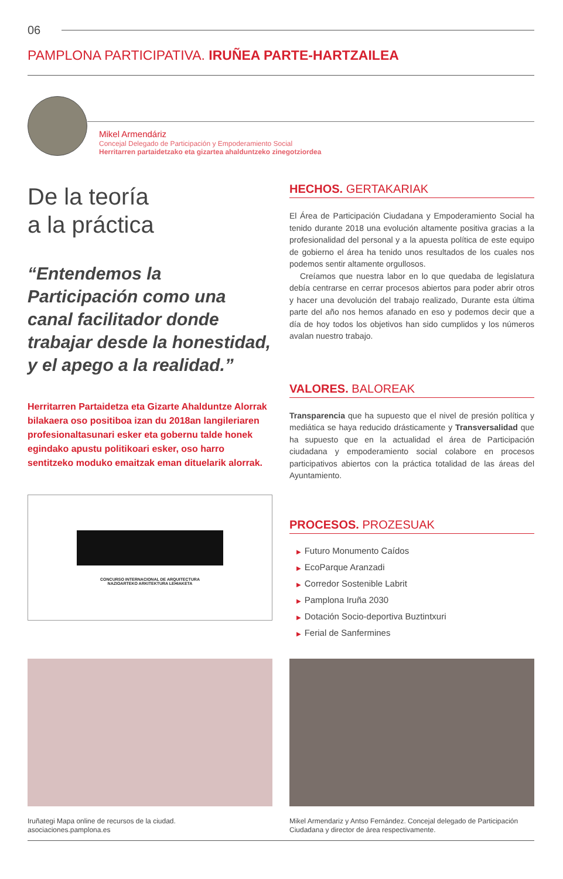06
PAMPLONA PARTICIPATIVA. IRUÑEA PARTE-HARTZAILEA
Mikel Armendáriz
Concejal Delegado de Participación y Empoderamiento Social
Herritarren partaidetzako eta gizartea ahalduntzeko zinegotziordea
De la teoría
a la práctica
“Entendemos la Participación como una canal facilitador donde trabajar desde la honestidad, y el apego a la realidad.”
Herritarren Partaidetza eta Gizarte Ahalduntze Alorrak bilakaera oso positiboa izan du 2018an langileriaren profesionaltasunari esker eta gobernu talde honek egindako apustu politikoari esker, oso harro sentitzeko moduko emaitzak eman dituelarik alorrak.
CONCURSO INTERNACIONAL DE ARQUITECTURA
NAZIOARTEKO ARKITEKTURA LEHIAKETA
HECHOS. GERTAKARIAK
El Área de Participación Ciudadana y Empoderamiento Social ha tenido durante 2018 una evolución altamente positiva gracias a la profesionalidad del personal y a la apuesta política de este equipo de gobierno el área ha tenido unos resultados de los cuales nos podemos sentir altamente orgullosos.
Creíamos que nuestra labor en lo que quedaba de legislatura debía centrarse en cerrar procesos abiertos para poder abrir otros y hacer una devolución del trabajo realizado, Durante esta última parte del año nos hemos afanado en eso y podemos decir que a día de hoy todos los objetivos han sido cumplidos y los números avalan nuestro trabajo.
VALORES. BALOREAK
Transparencia que ha supuesto que el nivel de presión política y mediática se haya reducido drásticamente y Transversalidad que ha supuesto que en la actualidad el área de Participación ciudadana y empoderamiento social colabore en procesos participativos abiertos con la práctica totalidad de las áreas del Ayuntamiento.
PROCESOS. PROZESUAK
▶ Futuro Monumento Caídos
▶ EcoParque Aranzadi
▶ Corredor Sostenible Labrit
▶ Pamplona Iruña 2030
▶ Dotación Socio-deportiva Buztintxuri
▶ Ferial de Sanfermines
Iruñategi Mapa online de recursos de la ciudad.
asociaciones.pamplona.es
Mikel Armendariz y Antso Fernández. Concejal delegado de Participación Ciudadana y director de área respectivamente.